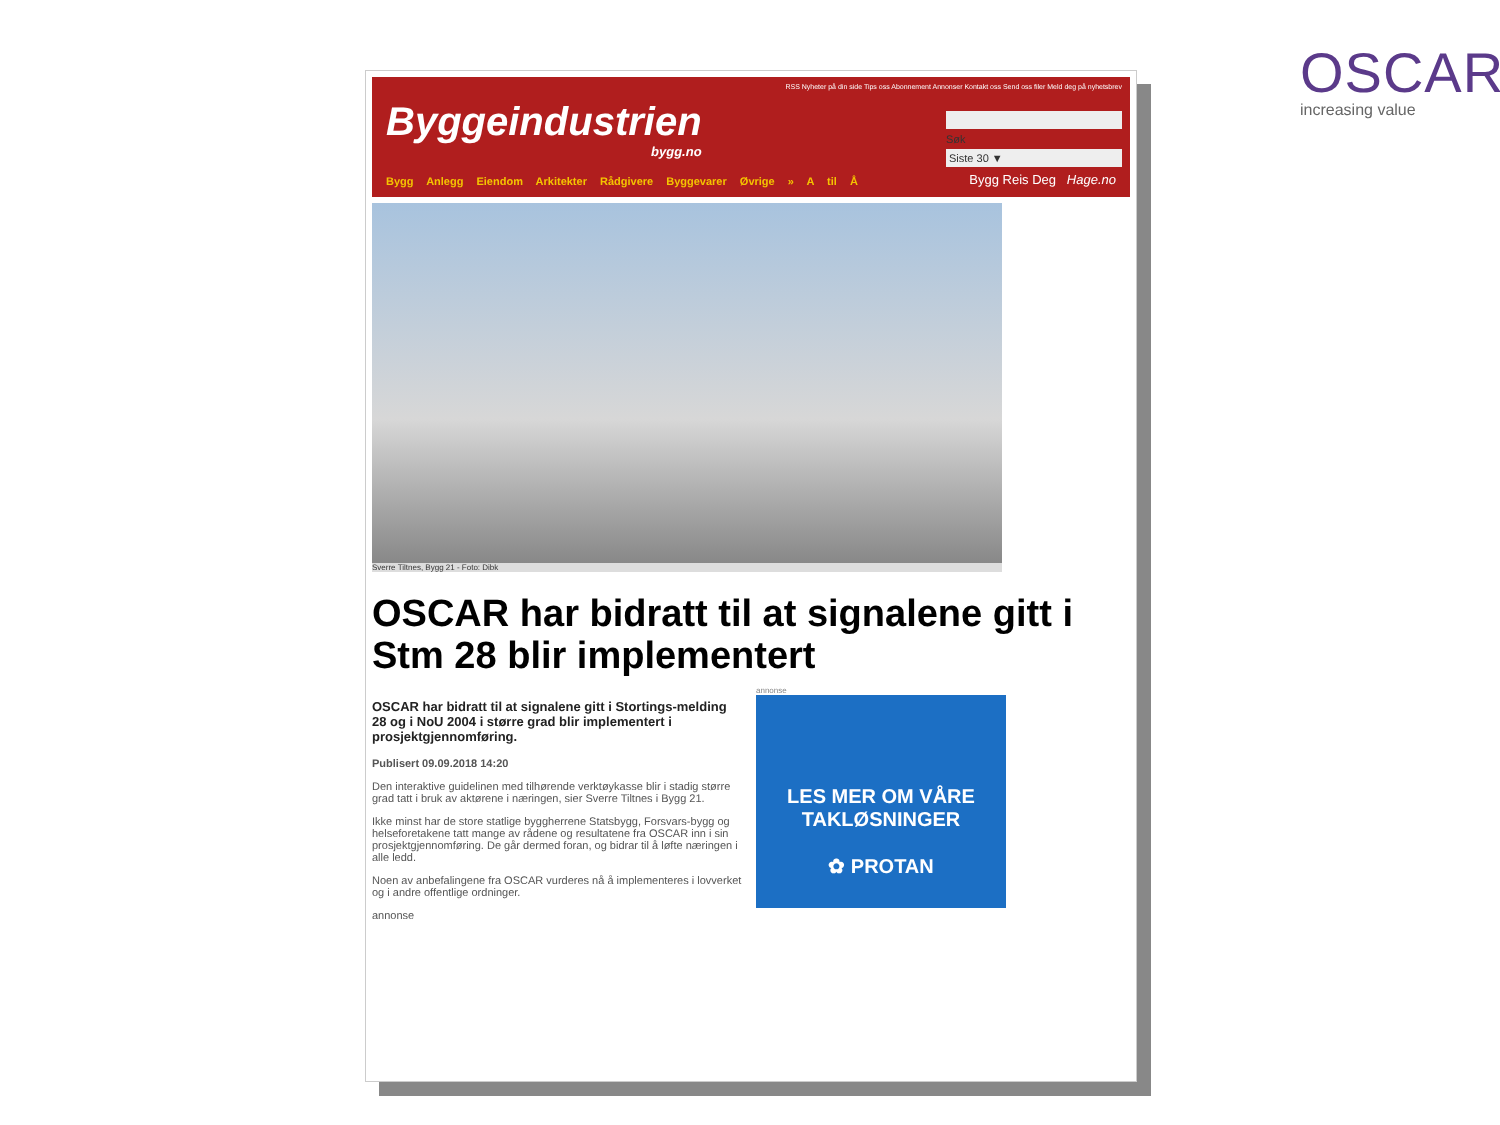OSCAR
increasing value
Byggeindustrien
bygg.no
RSS Nyheter på din side Tips oss Abonnement Annonser Kontakt oss Send oss filer Meld deg på nyhetsbrev
Søk
Siste 30 ▼
Bygg Anlegg Eiendom Arkitekter Rådgivere Byggevarer Øvrige » A til Å
Bygg Reis Deg Hage.no
Sverre Tiltnes, Bygg 21 - Foto: Dibk
OSCAR har bidratt til at signalene gitt i Stm 28 blir implementert
OSCAR har bidratt til at signalene gitt i Stortings-melding 28 og i NoU 2004 i større grad blir implementert i prosjektgjennomføring.
Publisert 09.09.2018 14:20
Den interaktive guidelinen med tilhørende verktøykasse blir i stadig større grad tatt i bruk av aktørene i næringen, sier Sverre Tiltnes i Bygg 21.
Ikke minst har de store statlige byggherrene Statsbygg, Forsvars-bygg og helseforetakene tatt mange av rådene og resultatene fra OSCAR inn i sin prosjektgjennomføring. De går dermed foran, og bidrar til å løfte næringen i alle ledd.
Noen av anbefalingene fra OSCAR vurderes nå å implementeres i lovverket og i andre offentlige ordninger.
annonse
annonse
LES MER OM VÅRE TAKLØSNINGER
✿ PROTAN